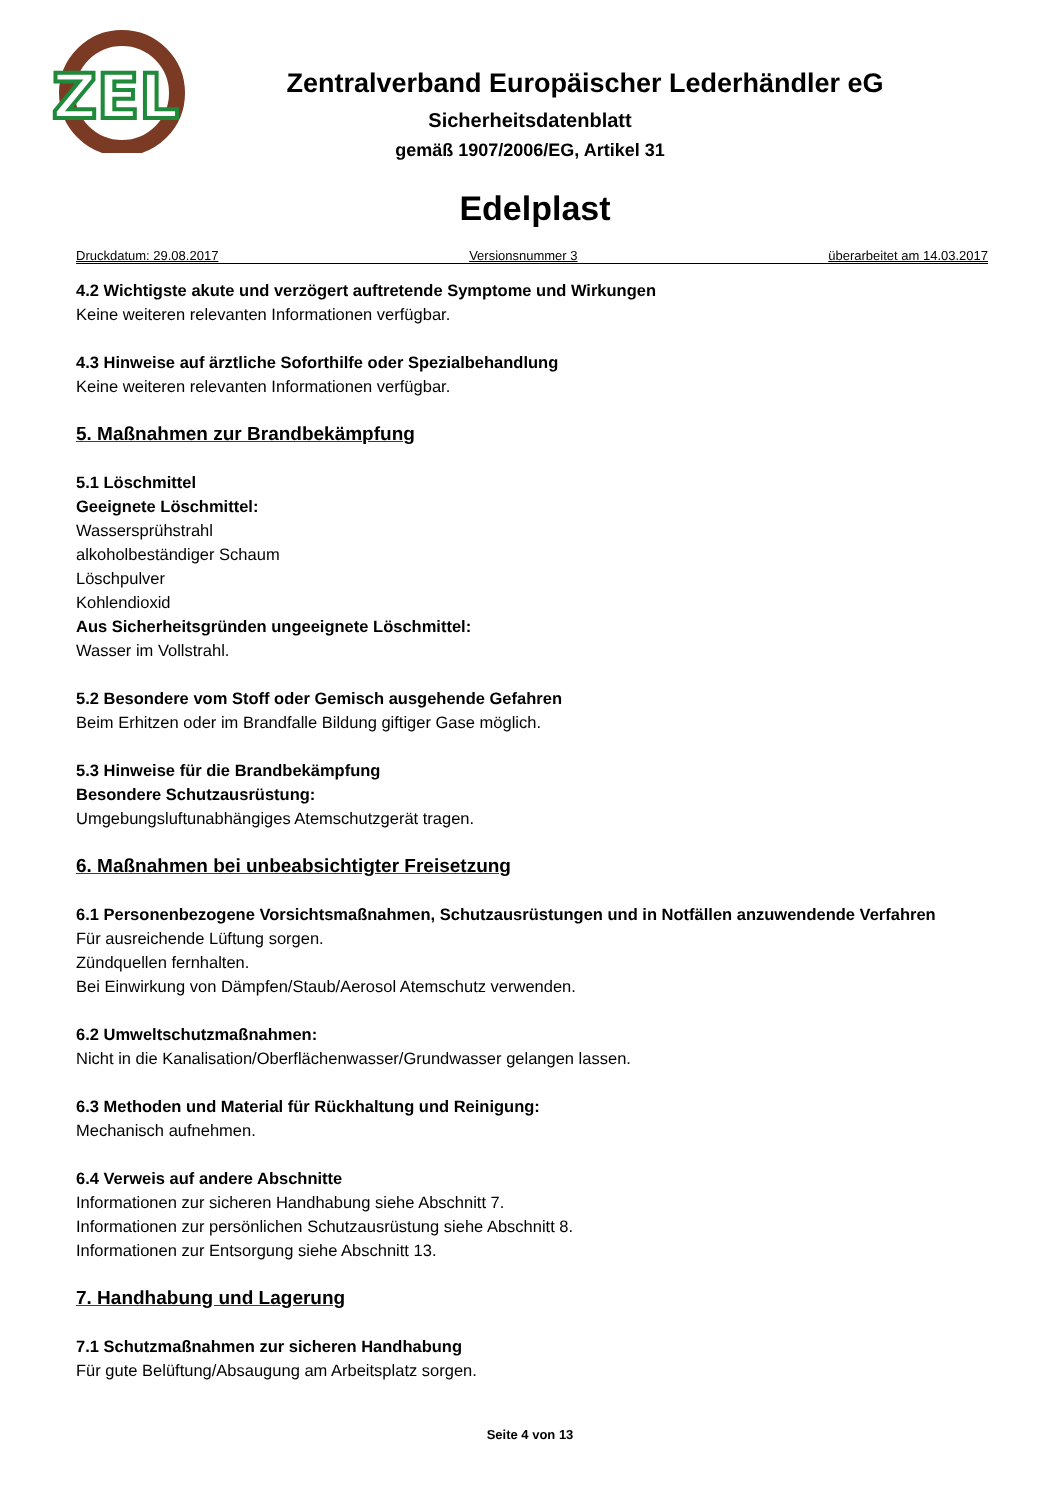ZEL
Zentralverband Europäischer Lederhändler eG
Sicherheitsdatenblatt
gemäß 1907/2006/EG, Artikel 31
Edelplast
Druckdatum: 29.08.2017 Versionsnummer 3 überarbeitet am 14.03.2017
4.2 Wichtigste akute und verzögert auftretende Symptome und Wirkungen
Keine weiteren relevanten Informationen verfügbar.
4.3 Hinweise auf ärztliche Soforthilfe oder Spezialbehandlung
Keine weiteren relevanten Informationen verfügbar.
5. Maßnahmen zur Brandbekämpfung
5.1 Löschmittel
Geeignete Löschmittel:
Wassersprühstrahl
alkoholbeständiger Schaum
Löschpulver
Kohlendioxid
Aus Sicherheitsgründen ungeeignete Löschmittel:
Wasser im Vollstrahl.
5.2 Besondere vom Stoff oder Gemisch ausgehende Gefahren
Beim Erhitzen oder im Brandfalle Bildung giftiger Gase möglich.
5.3 Hinweise für die Brandbekämpfung
Besondere Schutzausrüstung:
Umgebungsluftunabhängiges Atemschutzgerät tragen.
6. Maßnahmen bei unbeabsichtigter Freisetzung
6.1 Personenbezogene Vorsichtsmaßnahmen, Schutzausrüstungen und in Notfällen anzuwendende Verfahren
Für ausreichende Lüftung sorgen.
Zündquellen fernhalten.
Bei Einwirkung von Dämpfen/Staub/Aerosol Atemschutz verwenden.
6.2 Umweltschutzmaßnahmen:
Nicht in die Kanalisation/Oberflächenwasser/Grundwasser gelangen lassen.
6.3 Methoden und Material für Rückhaltung und Reinigung:
Mechanisch aufnehmen.
6.4 Verweis auf andere Abschnitte
Informationen zur sicheren Handhabung siehe Abschnitt 7.
Informationen zur persönlichen Schutzausrüstung siehe Abschnitt 8.
Informationen zur Entsorgung siehe Abschnitt 13.
7. Handhabung und Lagerung
7.1 Schutzmaßnahmen zur sicheren Handhabung
Für gute Belüftung/Absaugung am Arbeitsplatz sorgen.
Seite 4 von 13